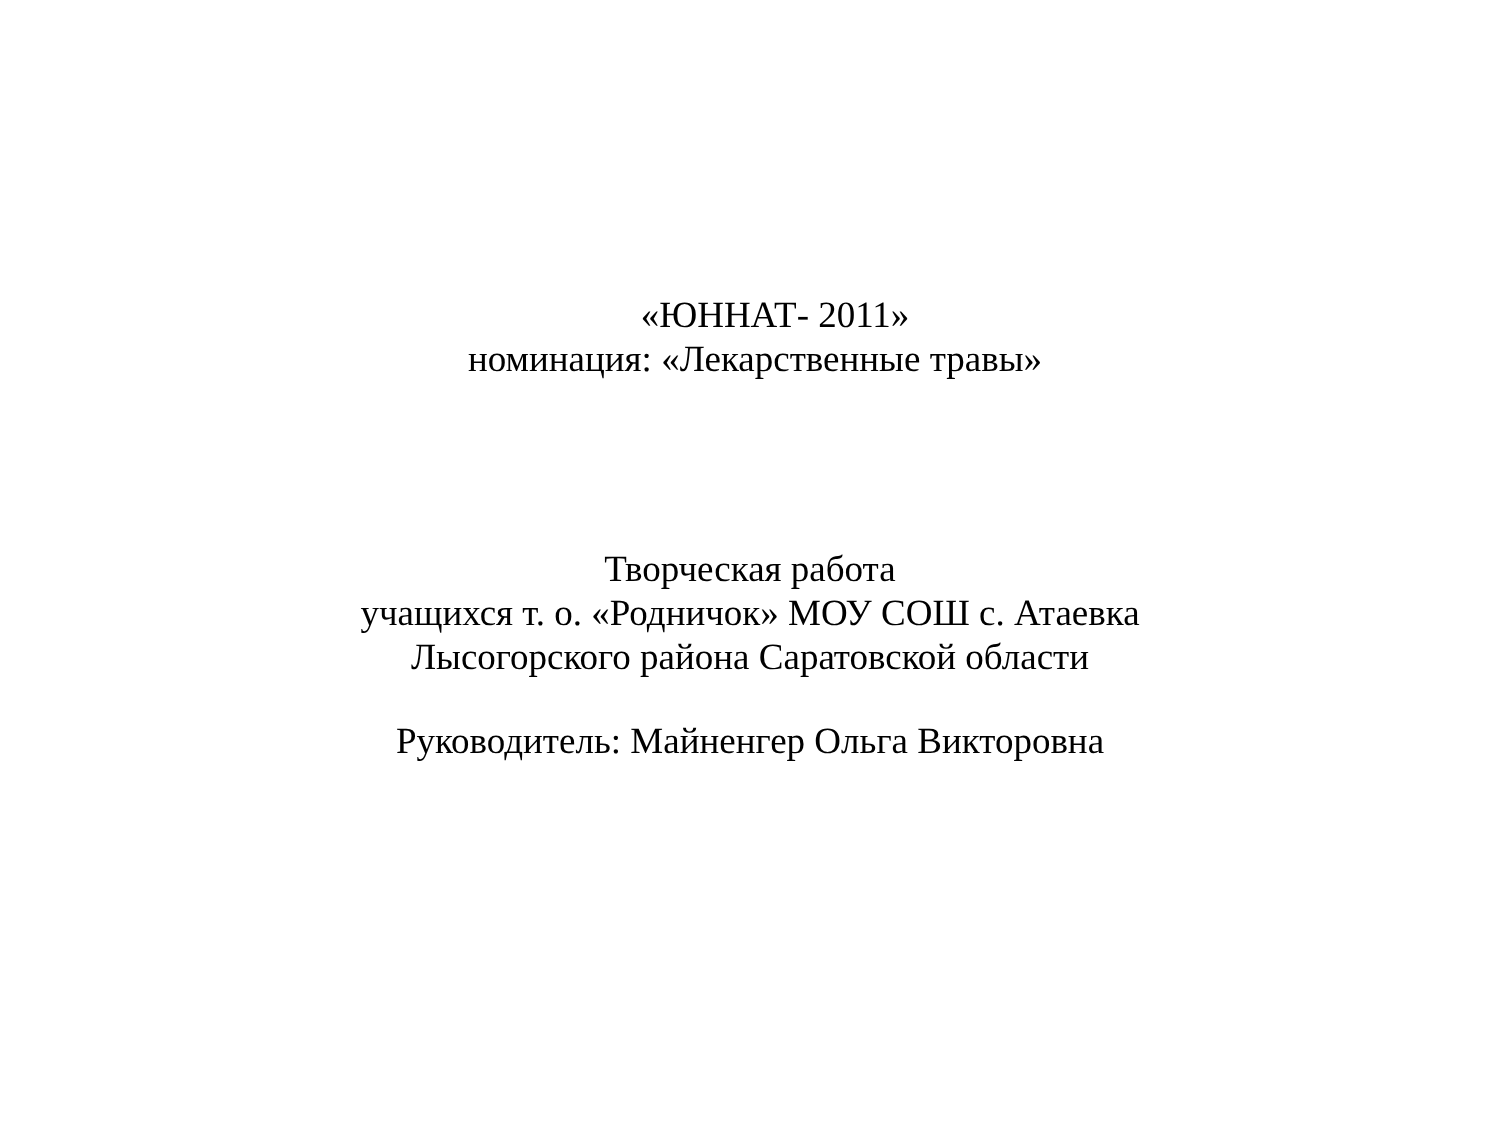«ЮННАТ- 2011»
номинация: «Лекарственные травы»
Творческая работа
учащихся т. о. «Родничок» МОУ СОШ с. Атаевка
Лысогорского района Саратовской области
Руководитель: Майненгер Ольга Викторовна